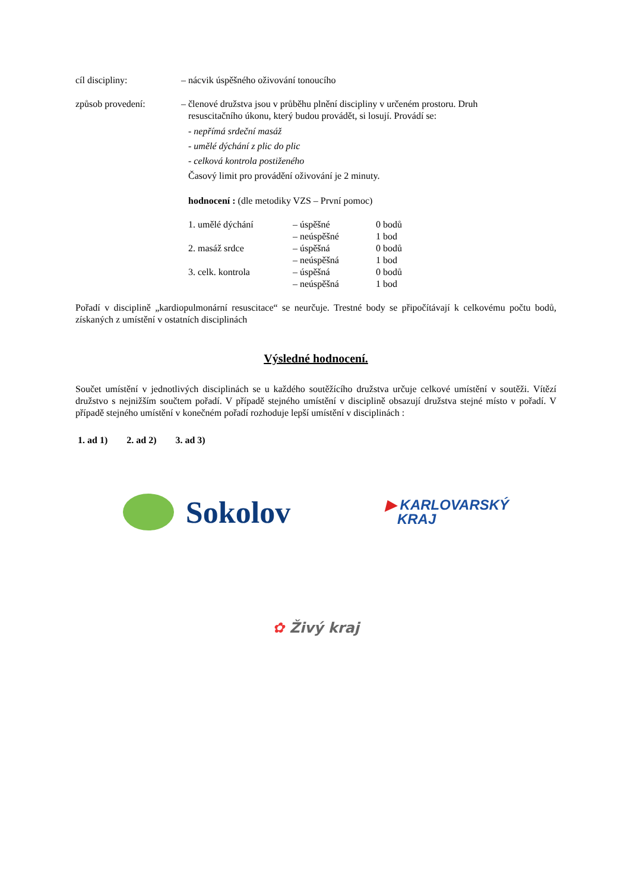cíl discipliny: – nácvik úspěšného oživování tonoucího
způsob provedení: – členové družstva jsou v průběhu plnění discipliny v určeném prostoru. Druh
resuscitačního úkonu, který budou provádět, si losují. Provádí se:
- nepřímá srdeční masáž
- umělé dýchání z plic do plic
- celková kontrola postiženého
Časový limit pro provádění oživování je 2 minuty.
hodnocení : (dle metodiky VZS – První pomoc)
| 1. umělé dýchání | – úspěšné | 0 bodů |
| | – neúspěšné | 1 bod |
| 2. masáž srdce | – úspěšná | 0 bodů |
| | – neúspěšná | 1 bod |
| 3. celk. kontrola | – úspěšná | 0 bodů |
| | – neúspěšná | 1 bod |
Pořadí v disciplině „kardiopulmonární resuscitace“ se neurčuje. Trestné body se připočítávají k celkovému počtu bodů, získaných z umístění v ostatních disciplinách
Výsledné hodnocení.
Součet umístění v jednotlivých disciplinách se u každého soutěžícího družstva určuje celkové umístění v soutěži. Vítězí družstvo s nejnižším součtem pořadí. V případě stejného umístění v disciplině obsazují družstva stejné místo v pořadí. V případě stejného umístění v konečném pořadí rozhoduje lepší umístění v disciplinách :
1. ad 1) 2. ad 2) 3. ad 3)
Sokolov
▶ KARLOVARSKÝ
KRAJ
✿ Živý kraj